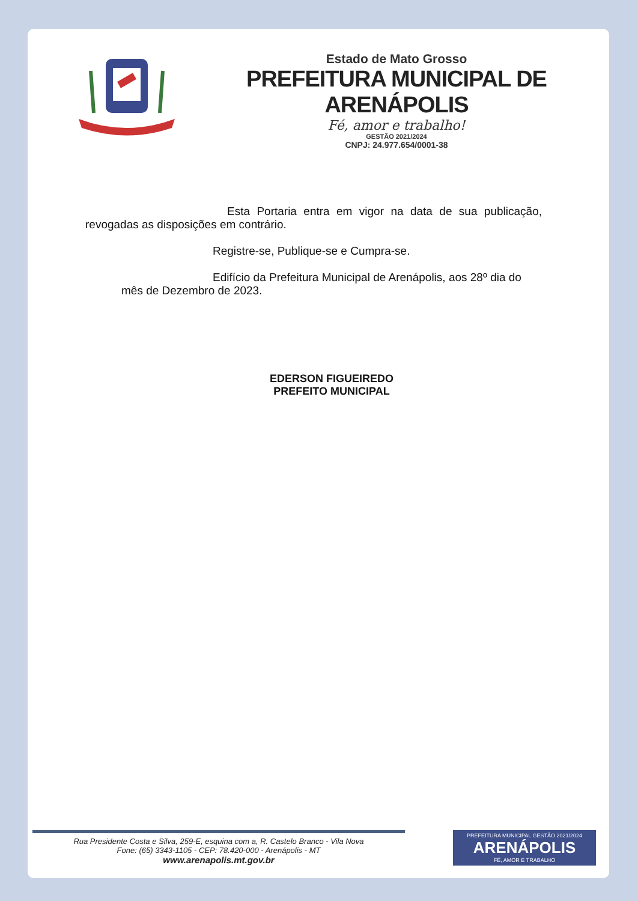Estado de Mato Grosso
PREFEITURA MUNICIPAL DE ARENÁPOLIS
Fé, amor e trabalho!
GESTÃO 2021/2024
CNPJ: 24.977.654/0001-38
Esta Portaria entra em vigor na data de sua publicação, revogadas as disposições em contrário.
Registre-se, Publique-se e Cumpra-se.
Edifício da Prefeitura Municipal de Arenápolis, aos 28º dia do mês de Dezembro de 2023.
EDERSON FIGUEIREDO
PREFEITO MUNICIPAL
Rua Presidente Costa e Silva, 259-E, esquina com a, R. Castelo Branco - Vila Nova
Fone: (65) 3343-1105 - CEP: 78.420-000 - Arenápolis - MT
www.arenapolis.mt.gov.br
PREFEITURA MUNICIPAL GESTÃO 2021/2024
ARENÁPOLIS
FÉ, AMOR E TRABALHO